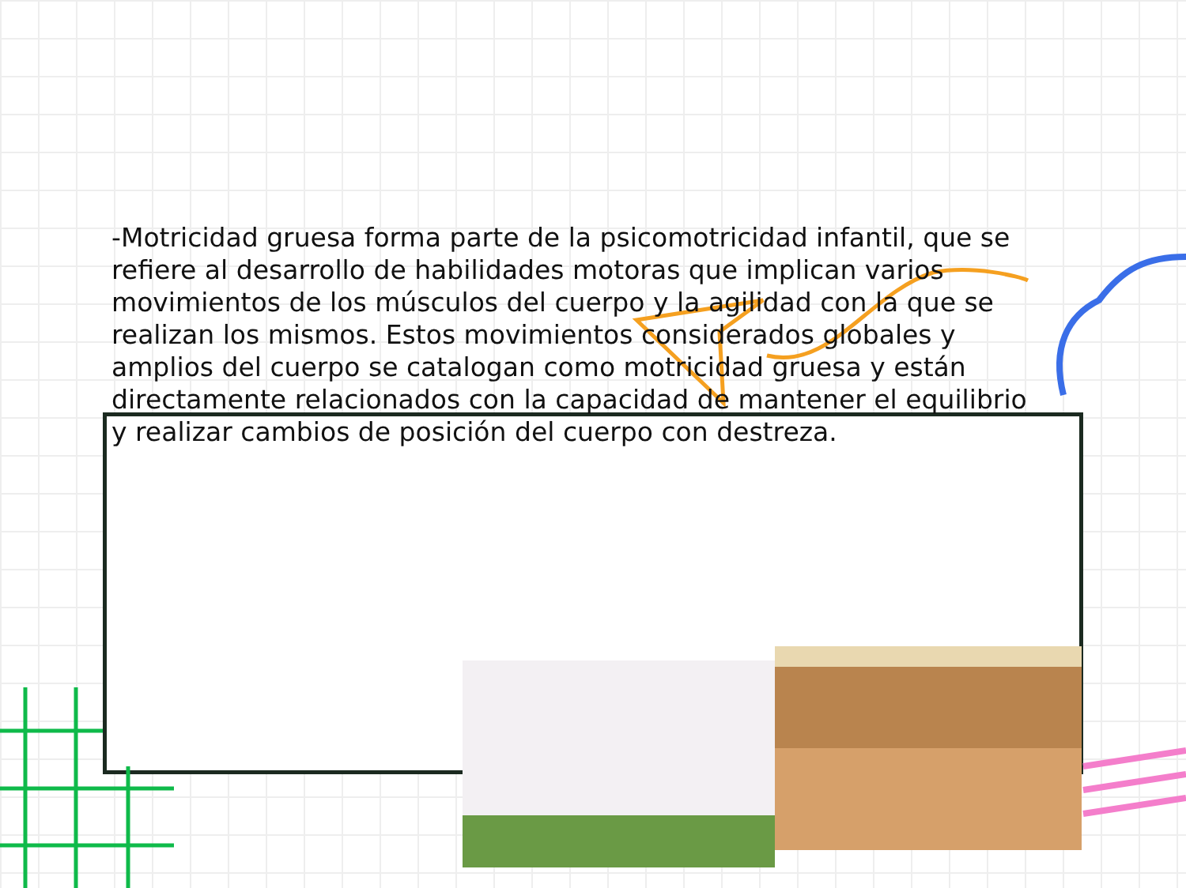-Motricidad gruesa forma parte de la psicomotricidad infantil, que se refiere al desarrollo de habilidades motoras que implican varios movimientos de los músculos del cuerpo y la agilidad con la que se realizan los mismos. Estos movimientos considerados globales y amplios del cuerpo se catalogan como motricidad gruesa y están directamente relacionados con la capacidad de mantener el equilibrio y realizar cambios de posición del cuerpo con destreza.